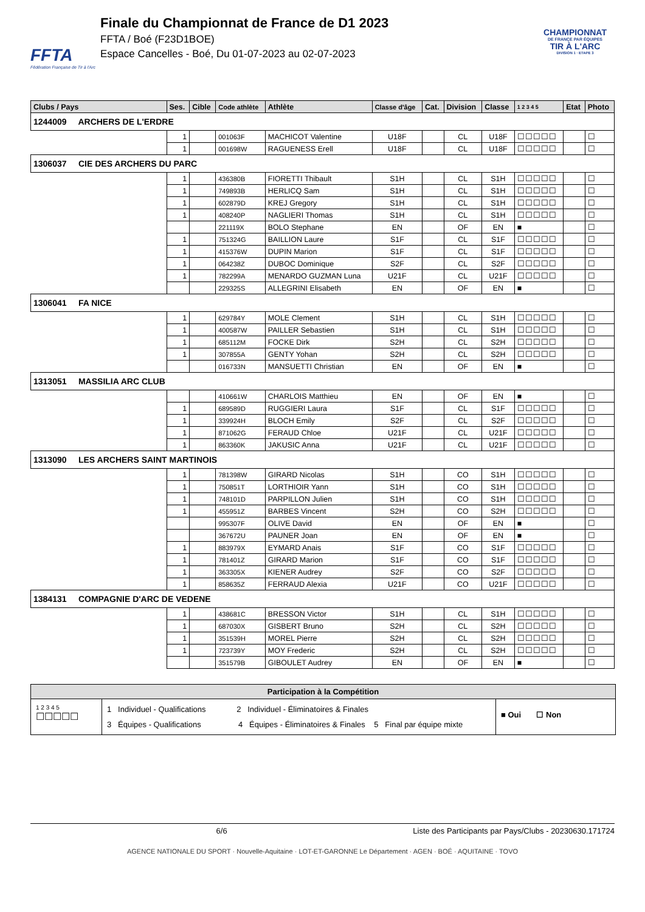FFTA
Fédération Française de Tir à l'Arc
Finale du Championnat de France de D1 2023
FFTA / Boé (F23D1BOE)
Espace Cancelles - Boé, Du 01-07-2023 au 02-07-2023
CHAMPIONNAT
DE FRANCE PAR ÉQUIPES
TIR À L'ARC
DIVISION 1 · ETAPE 3
| Clubs / Pays | Ses. | Cible | Code athlète | Athlète | Classe d'âge | Cat. | Division | Classe | 1 2 3 4 5 | Etat | Photo |
| --- | --- | --- | --- | --- | --- | --- | --- | --- | --- | --- | --- |
| 1244009 ARCHERS DE L'ERDRE | | | | | | | | | | | |
| | 1 | | 001063F | MACHICOT Valentine | U18F | | CL | U18F | ☐☐☐☐☐ | | ☐ |
| | 1 | | 001698W | RAGUENESS Erell | U18F | | CL | U18F | ☐☐☐☐☐ | | ☐ |
| 1306037 CIE DES ARCHERS DU PARC | | | | | | | | | | | |
| | 1 | | 436380B | FIORETTI Thibault | S1H | | CL | S1H | ☐☐☐☐☐ | | ☐ |
| | 1 | | 749893B | HERLICQ Sam | S1H | | CL | S1H | ☐☐☐☐☐ | | ☐ |
| | 1 | | 602879D | KREJ Gregory | S1H | | CL | S1H | ☐☐☐☐☐ | | ☐ |
| | 1 | | 408240P | NAGLIERI Thomas | S1H | | CL | S1H | ☐☐☐☐☐ | | ☐ |
| | | | 221119X | BOLO Stephane | EN | | OF | EN | ■ | | ☐ |
| | 1 | | 751324G | BAILLION Laure | S1F | | CL | S1F | ☐☐☐☐☐ | | ☐ |
| | 1 | | 415376W | DUPIN Marion | S1F | | CL | S1F | ☐☐☐☐☐ | | ☐ |
| | 1 | | 064238Z | DUBOC Dominique | S2F | | CL | S2F | ☐☐☐☐☐ | | ☐ |
| | 1 | | 782299A | MENARDO GUZMAN Luna | U21F | | CL | U21F | ☐☐☐☐☐ | | ☐ |
| | | | 229325S | ALLEGRINI Elisabeth | EN | | OF | EN | ■ | | ☐ |
| 1306041 FA NICE | | | | | | | | | | | |
| | 1 | | 629784Y | MOLE Clement | S1H | | CL | S1H | ☐☐☐☐☐ | | ☐ |
| | 1 | | 400587W | PAILLER Sebastien | S1H | | CL | S1H | ☐☐☐☐☐ | | ☐ |
| | 1 | | 685112M | FOCKE Dirk | S2H | | CL | S2H | ☐☐☐☐☐ | | ☐ |
| | 1 | | 307855A | GENTY Yohan | S2H | | CL | S2H | ☐☐☐☐☐ | | ☐ |
| | | | 016733N | MANSUETTI Christian | EN | | OF | EN | ■ | | ☐ |
| 1313051 MASSILIA ARC CLUB | | | | | | | | | | | |
| | | | 410661W | CHARLOIS Matthieu | EN | | OF | EN | ■ | | ☐ |
| | 1 | | 689589D | RUGGIERI Laura | S1F | | CL | S1F | ☐☐☐☐☐ | | ☐ |
| | 1 | | 339924H | BLOCH Emily | S2F | | CL | S2F | ☐☐☐☐☐ | | ☐ |
| | 1 | | 871062G | FERAUD Chloe | U21F | | CL | U21F | ☐☐☐☐☐ | | ☐ |
| | 1 | | 863360K | JAKUSIC Anna | U21F | | CL | U21F | ☐☐☐☐☐ | | ☐ |
| 1313090 LES ARCHERS SAINT MARTINOIS | | | | | | | | | | | |
| | 1 | | 781398W | GIRARD Nicolas | S1H | | CO | S1H | ☐☐☐☐☐ | | ☐ |
| | 1 | | 750851T | LORTHIOIR Yann | S1H | | CO | S1H | ☐☐☐☐☐ | | ☐ |
| | 1 | | 748101D | PARPILLON Julien | S1H | | CO | S1H | ☐☐☐☐☐ | | ☐ |
| | 1 | | 455951Z | BARBES Vincent | S2H | | CO | S2H | ☐☐☐☐☐ | | ☐ |
| | | | 995307F | OLIVE David | EN | | OF | EN | ■ | | ☐ |
| | | | 367672U | PAUNER Joan | EN | | OF | EN | ■ | | ☐ |
| | 1 | | 883979X | EYMARD Anais | S1F | | CO | S1F | ☐☐☐☐☐ | | ☐ |
| | 1 | | 781401Z | GIRARD Marion | S1F | | CO | S1F | ☐☐☐☐☐ | | ☐ |
| | 1 | | 363305X | KIENER Audrey | S2F | | CO | S2F | ☐☐☐☐☐ | | ☐ |
| | 1 | | 858635Z | FERRAUD Alexia | U21F | | CO | U21F | ☐☐☐☐☐ | | ☐ |
| 1384131 COMPAGNIE D'ARC DE VEDENE | | | | | | | | | | | |
| | 1 | | 438681C | BRESSON Victor | S1H | | CL | S1H | ☐☐☐☐☐ | | ☐ |
| | 1 | | 687030X | GISBERT Bruno | S2H | | CL | S2H | ☐☐☐☐☐ | | ☐ |
| | 1 | | 351539H | MOREL Pierre | S2H | | CL | S2H | ☐☐☐☐☐ | | ☐ |
| | 1 | | 723739Y | MOY Frederic | S2H | | CL | S2H | ☐☐☐☐☐ | | ☐ |
| | | | 351579B | GIBOULET Audrey | EN | | OF | EN | ■ | | ☐ |
Participation à la Compétition
1 2 3 4 5
☐☐☐☐☐
1 Individuel - Qualifications 2 Individuel - Éliminatoires & Finales
3 Équipes - Qualifications 4 Équipes - Éliminatoires & Finales 5 Final par équipe mixte
■ Oui ☐ Non
6/6 Liste des Participants par Pays/Clubs - 20230630.171724
AGENCE NATIONALE DU SPORT · Nouvelle-Aquitaine · LOT-ET-GARONNE Le Département · AGEN · BOÉ · AQUITAINE · TOVO